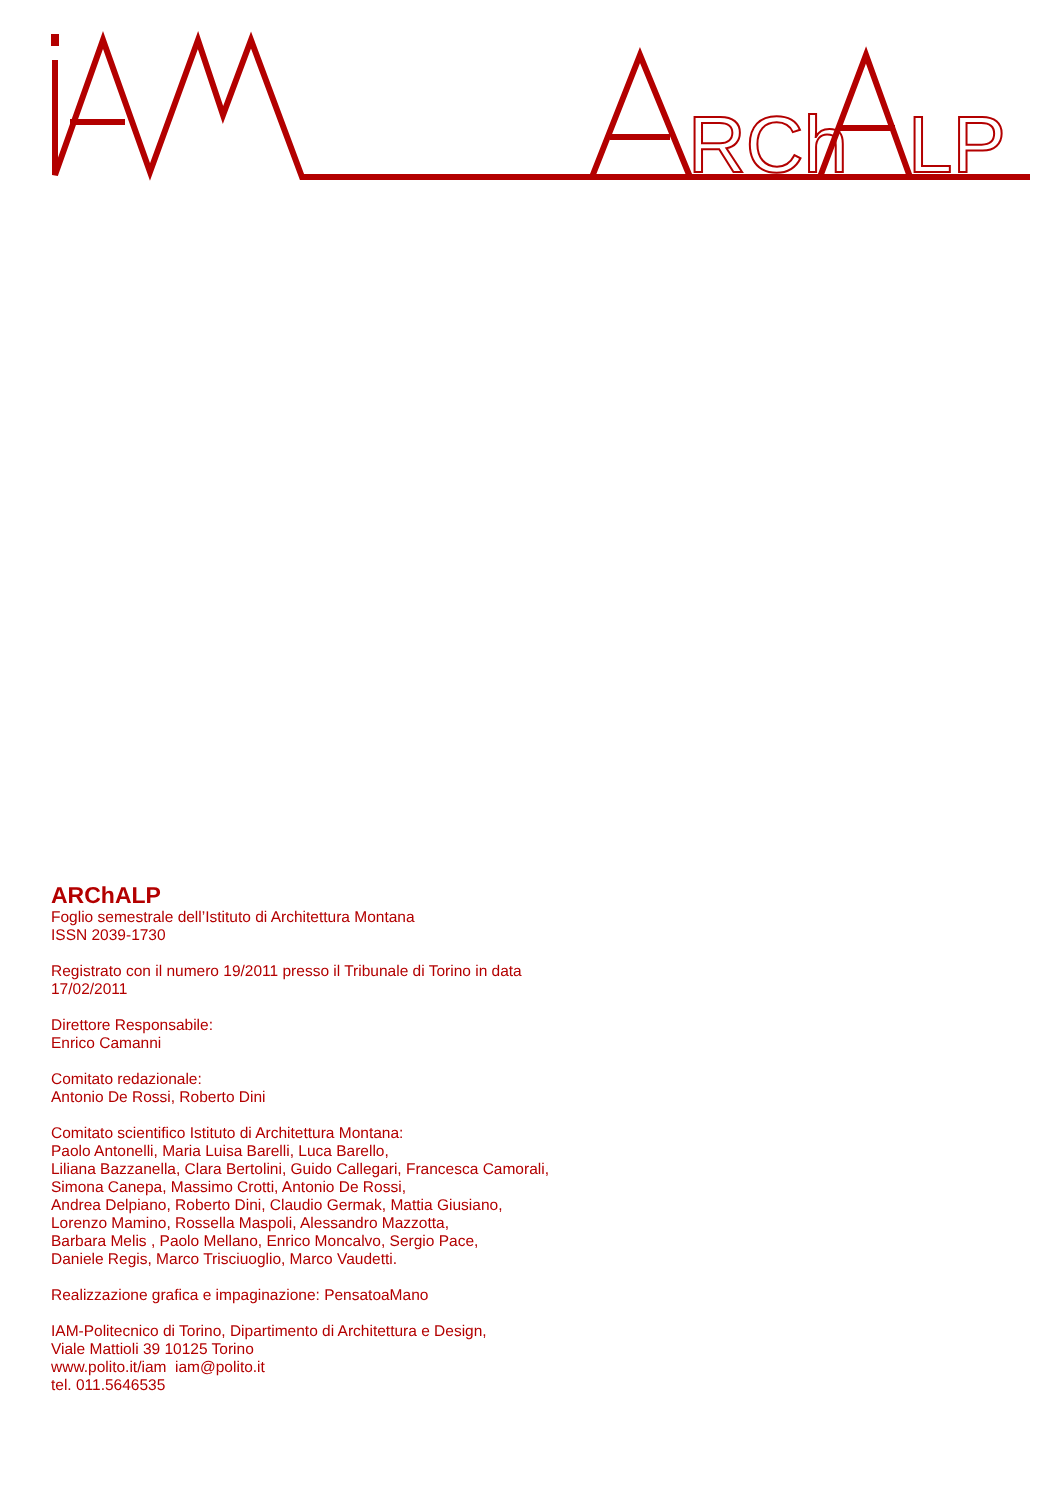RCh
LP
ARChALP
Foglio semestrale dell’Istituto di Architettura Montana
ISSN 2039-1730
Registrato con il numero 19/2011 presso il Tribunale di Torino in data
17/02/2011
Direttore Responsabile:
Enrico Camanni
Comitato redazionale:
Antonio De Rossi, Roberto Dini
Comitato scientifico Istituto di Architettura Montana:
Paolo Antonelli, Maria Luisa Barelli, Luca Barello,
Liliana Bazzanella, Clara Bertolini, Guido Callegari, Francesca Camorali,
Simona Canepa, Massimo Crotti, Antonio De Rossi,
Andrea Delpiano, Roberto Dini, Claudio Germak, Mattia Giusiano,
Lorenzo Mamino, Rossella Maspoli, Alessandro Mazzotta,
Barbara Melis , Paolo Mellano, Enrico Moncalvo, Sergio Pace,
Daniele Regis, Marco Trisciuoglio, Marco Vaudetti.
Realizzazione grafica e impaginazione: PensatoaMano
IAM-Politecnico di Torino, Dipartimento di Architettura e Design,
Viale Mattioli 39 10125 Torino
www.polito.it/iam iam@polito.it
tel. 011.5646535